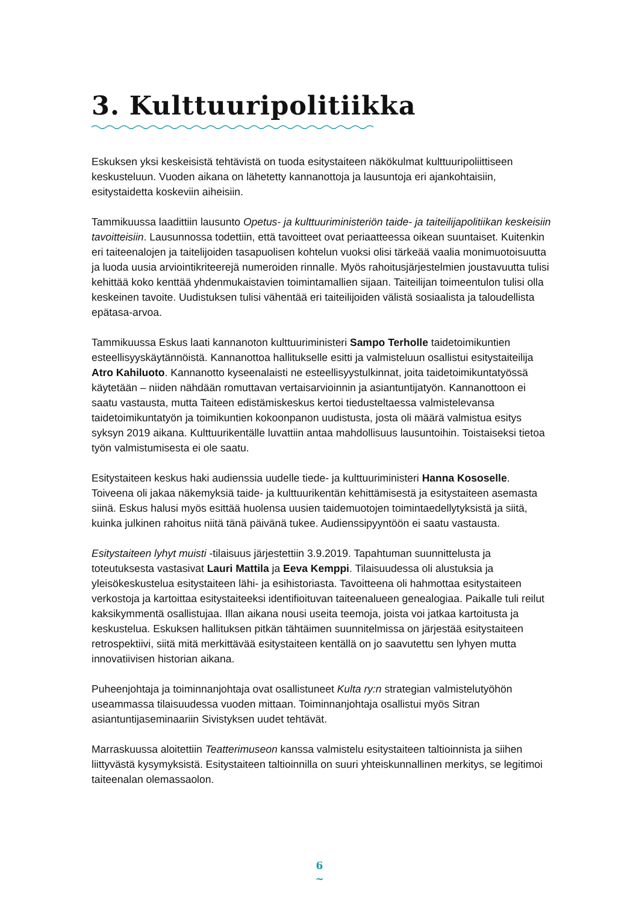3. Kulttuuripolitiikka
Eskuksen yksi keskeisistä tehtävistä on tuoda esitystaiteen näkökulmat kulttuuripoliit­tiseen keskusteluun. Vuoden aikana on lähetetty kannanottoja ja lausuntoja eri ajan­kohtaisiin, esitystaidetta koskeviin aiheisiin.
Tammikuussa laadittiin lausunto Opetus- ja kulttuuriministeriön taide- ja taiteilijapo­litiikan keskeisiin tavoitteisiin. Lausunnossa todettiin, että tavoitteet ovat periaatteessa oikean suuntaiset. Kuitenkin eri taiteenalojen ja taitelijoiden tasapuolisen kohtelun vuoksi olisi tärkeää vaalia monimuotoisuutta ja luoda uusia arviointikriteerejä nume­roiden rinnalle. Myös rahoitusjärjestelmien joustavuutta tulisi kehittää koko kenttää yhdenmukaistavien toimintamallien sijaan. Taiteilijan toimeentulon tulisi olla keskei­nen tavoite. Uudistuksen tulisi vähentää eri taiteilijoiden välistä sosiaalista ja taloudel­lista epätasa-arvoa.
Tammikuussa Eskus laati kannanoton kulttuuriministeri Sampo Terholle taidetoimikun­tien esteellisyyskäytännöistä. Kannanottoa hallitukselle esitti ja valmisteluun osallistui esitystaiteilija Atro Kahiluoto. Kannanotto kyseenalaisti ne esteellisyystulkinnat, joita taidetoimikuntatyössä käytetään – niiden nähdään romuttavan vertaisarvioinnin ja asiantuntijatyön. Kannanottoon ei saatu vastausta, mutta Taiteen edistämiskeskus ker­toi tiedusteltaessa valmistelevansa taidetoimikuntatyön ja toimikuntien kokoonpanon uudistusta, josta oli määrä valmistua esitys syksyn 2019 aikana. Kulttuurikentälle luvattiin antaa mahdollisuus lausuntoihin. Toistaiseksi tietoa työn valmistumisesta ei ole saatu.
Esitystaiteen keskus haki audienssia uudelle tiede- ja kulttuuriministeri Hanna Koso­selle. Toiveena oli jakaa näkemyksiä taide- ja kulttuurikentän kehittämisestä ja esitystaiteen asemasta siinä. Eskus halusi myös esittää huolensa uusien taidemuo­tojen toimintaedellytyksistä ja siitä, kuinka julkinen rahoitus niitä tänä päivänä tukee. Audienssipyyntöön ei saatu vastausta.
Esitystaiteen lyhyt muisti -tilaisuus järjestettiin 3.9.2019. Tapahtuman suunnittelusta ja toteutuksesta vastasivat Lauri Mattila ja Eeva Kemppi. Tilaisuudessa oli alustuksia ja yleisökeskustelua esitystaiteen lähi- ja esihistoriasta. Tavoitteena oli hahmottaa esi­tystaiteen verkostoja ja kartoittaa esitystaiteeksi identifioituvan taiteenalueen genea­logiaa. Paikalle tuli reilut kaksikymmentä osallistujaa. Illan aikana nousi useita teemoja, joista voi jatkaa kartoitusta ja keskustelua. Eskuksen hallituksen pitkän tähtäimen suunnitelmissa on järjestää esitystaiteen retrospektiivi, siitä mitä merkittävää esitys­taiteen kentällä on jo saavutettu sen lyhyen mutta innovatiivisen historian aikana.
Puheenjohtaja ja toiminnanjohtaja ovat osallistuneet Kulta ry:n strategian valmistelu­työhön useammassa tilaisuudessa vuoden mittaan. Toiminnanjohtaja osallistui myös Sitran asiantuntijaseminaariin Sivistyksen uudet tehtävät.
Marraskuussa aloitettiin Teatterimuseon kanssa valmistelu esitystaiteen taltioinnista ja siihen liittyvästä kysymyksistä. Esitystaiteen taltioinnilla on suuri yhteiskunnallinen merkitys, se legitimoi taiteenalan olemassaolon.
6
~